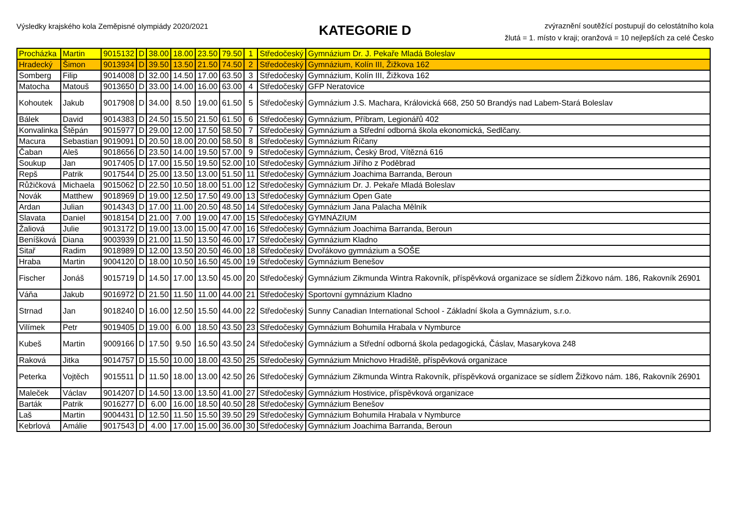Výsledky krajského kola Zeměpisné olympiády 2020/2021
KATEGORIE D
zvýraznění soutěžící postupují do celostátního kola
žlutá = 1. místo v kraji; oranžová = 10 nejlepších za celé Česko
| Procházka | Martin | 9015132 | D | 38.00 | 18.00 | 23.50 | 79.50 | 1 | Středočeský | Gymnázium Dr. J. Pekaře Mladá Boleslav |
| Hradecký | Šimon | 9013934 | D | 39.50 | 13.50 | 21.50 | 74.50 | 2 | Středočeský | Gymnázium, Kolín III, Žižkova 162 |
| Somberg | Filip | 9014008 | D | 32.00 | 14.50 | 17.00 | 63.50 | 3 | Středočeský | Gymnázium, Kolín III, Žižkova 162 |
| Matocha | Matouš | 9013650 | D | 33.00 | 14.00 | 16.00 | 63.00 | 4 | Středočeský | GFP Neratovice |
| Kohoutek | Jakub | 9017908 | D | 34.00 | 8.50 | 19.00 | 61.50 | 5 | Středočeský | Gymnázium J.S. Machara, Královická 668, 250 50 Brandýs nad Labem-Stará Boleslav |
| Bálek | David | 9014383 | D | 24.50 | 15.50 | 21.50 | 61.50 | 6 | Středočeský | Gymnázium, Příbram, Legionářů 402 |
| Konvalinka | Štěpán | 9015977 | D | 29.00 | 12.00 | 17.50 | 58.50 | 7 | Středočeský | Gymnázium a Střední odborná škola ekonomická, Sedlčany. |
| Macura | Sebastian | 9019091 | D | 20.50 | 18.00 | 20.00 | 58.50 | 8 | Středočeský | Gymnázium Říčany |
| Čaban | Aleš | 9018656 | D | 23.50 | 14.00 | 19.50 | 57.00 | 9 | Středočeský | Gymnázium, Český Brod, Vítězná 616 |
| Soukup | Jan | 9017405 | D | 17.00 | 15.50 | 19.50 | 52.00 | 10 | Středočeský | Gymnázium Jiřího z Poděbrad |
| Repš | Patrik | 9017544 | D | 25.00 | 13.50 | 13.00 | 51.50 | 11 | Středočeský | Gymnázium Joachima Barranda, Beroun |
| Růžičková | Michaela | 9015062 | D | 22.50 | 10.50 | 18.00 | 51.00 | 12 | Středočeský | Gymnázium Dr. J. Pekaře Mladá Boleslav |
| Novák | Matthew | 9018969 | D | 19.00 | 12.50 | 17.50 | 49.00 | 13 | Středočeský | Gymnázium Open Gate |
| Ardan | Julian | 9014343 | D | 17.00 | 11.00 | 20.50 | 48.50 | 14 | Středočeský | Gymnázium Jana Palacha Mělník |
| Slavata | Daniel | 9018154 | D | 21.00 | 7.00 | 19.00 | 47.00 | 15 | Středočeský | GYMNÁZIUM |
| Žaliová | Julie | 9013172 | D | 19.00 | 13.00 | 15.00 | 47.00 | 16 | Středočeský | Gymnázium Joachima Barranda, Beroun |
| Beníšková | Diana | 9003939 | D | 21.00 | 11.50 | 13.50 | 46.00 | 17 | Středočeský | Gymnázium Kladno |
| Sitař | Radim | 9018989 | D | 12.00 | 13.50 | 20.50 | 46.00 | 18 | Středočeský | Dvořákovo gymnázium a SOŠE |
| Hraba | Martin | 9004120 | D | 18.00 | 10.50 | 16.50 | 45.00 | 19 | Středočeský | Gymnázium Benešov |
| Fischer | Jonáš | 9015719 | D | 14.50 | 17.00 | 13.50 | 45.00 | 20 | Středočeský | Gymnázium Zikmunda Wintra Rakovník, příspěvková organizace se sídlem Žižkovo nám. 186, Rakovník 26901 |
| Váňa | Jakub | 9016972 | D | 21.50 | 11.50 | 11.00 | 44.00 | 21 | Středočeský | Sportovní gymnázium Kladno |
| Strnad | Jan | 9018240 | D | 16.00 | 12.50 | 15.50 | 44.00 | 22 | Středočeský | Sunny Canadian International School - Základní škola a Gymnázium, s.r.o. |
| Vilímek | Petr | 9019405 | D | 19.00 | 6.00 | 18.50 | 43.50 | 23 | Středočeský | Gymnázium Bohumila Hrabala v Nymburce |
| Kubeš | Martin | 9009166 | D | 17.50 | 9.50 | 16.50 | 43.50 | 24 | Středočeský | Gymnázium a Střední odborná škola pedagogická, Čáslav, Masarykova 248 |
| Raková | Jitka | 9014757 | D | 15.50 | 10.00 | 18.00 | 43.50 | 25 | Středočeský | Gymnázium Mnichovo Hradiště, příspěvková organizace |
| Peterka | Vojtěch | 9015511 | D | 11.50 | 18.00 | 13.00 | 42.50 | 26 | Středočeský | Gymnázium Zikmunda Wintra Rakovník, příspěvková organizace se sídlem Žižkovo nám. 186, Rakovník 26901 |
| Maleček | Václav | 9014207 | D | 14.50 | 13.00 | 13.50 | 41.00 | 27 | Středočeský | Gymnázium Hostivice, příspěvková organizace |
| Barták | Patrik | 9016277 | D | 6.00 | 16.00 | 18.50 | 40.50 | 28 | Středočeský | Gymnázium Benešov |
| Laš | Martin | 9004431 | D | 12.50 | 11.50 | 15.50 | 39.50 | 29 | Středočeský | Gymnázium Bohumila Hrabala v Nymburce |
| Kebrlová | Amálie | 9017543 | D | 4.00 | 17.00 | 15.00 | 36.00 | 30 | Středočeský | Gymnázium Joachima Barranda, Beroun |